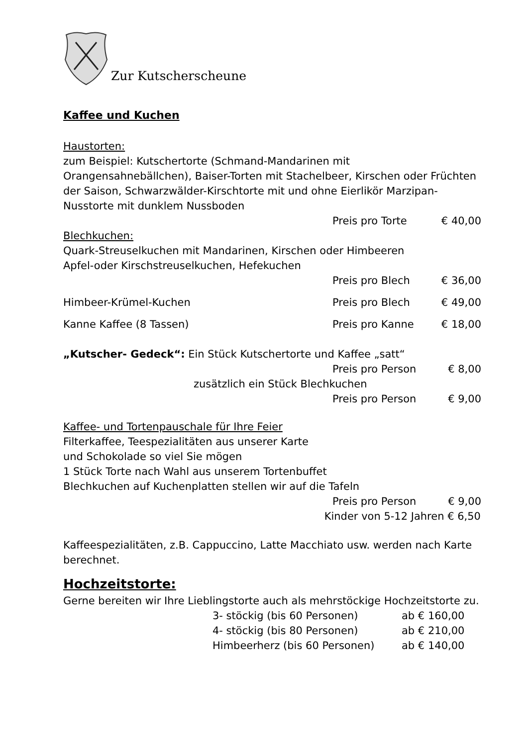Zur Kutscherscheune
Kaffee und Kuchen
Haustorten:
zum Beispiel: Kutschertorte (Schmand-Mandarinen mit Orangensahnebällchen), Baiser-Torten mit Stachelbeer, Kirschen oder Früchten der Saison, Schwarzwälder-Kirschtorte mit und ohne Eierlikör Marzipan-Nusstorte mit dunklem Nussboden
Preis pro Torte € 40,00
Blechkuchen:
Quark-Streuselkuchen mit Mandarinen, Kirschen oder Himbeeren
Apfel-oder Kirschstreuselkuchen, Hefekuchen
Preis pro Blech € 36,00
Himbeer-Krümel-Kuchen Preis pro Blech € 49,00
Kanne Kaffee (8 Tassen) Preis pro Kanne € 18,00
„Kutscher- Gedeck“: Ein Stück Kutschertorte und Kaffee „satt“
Preis pro Person € 8,00
zusätzlich ein Stück Blechkuchen
Preis pro Person € 9,00
Kaffee- und Tortenpauschale für Ihre Feier
Filterkaffee, Teespezialitäten aus unserer Karte
und Schokolade so viel Sie mögen
1 Stück Torte nach Wahl aus unserem Tortenbuffet
Blechkuchen auf Kuchenplatten stellen wir auf die Tafeln
Preis pro Person € 9,00
Kinder von 5-12 Jahren € 6,50
Kaffeespezialitäten, z.B. Cappuccino, Latte Macchiato usw. werden nach Karte berechnet.
Hochzeitstorte:
Gerne bereiten wir Ihre Lieblingstorte auch als mehrstöckige Hochzeitstorte zu.
3- stöckig (bis 60 Personen) ab € 160,00
4- stöckig (bis 80 Personen) ab € 210,00
Himbeerherz (bis 60 Personen) ab € 140,00